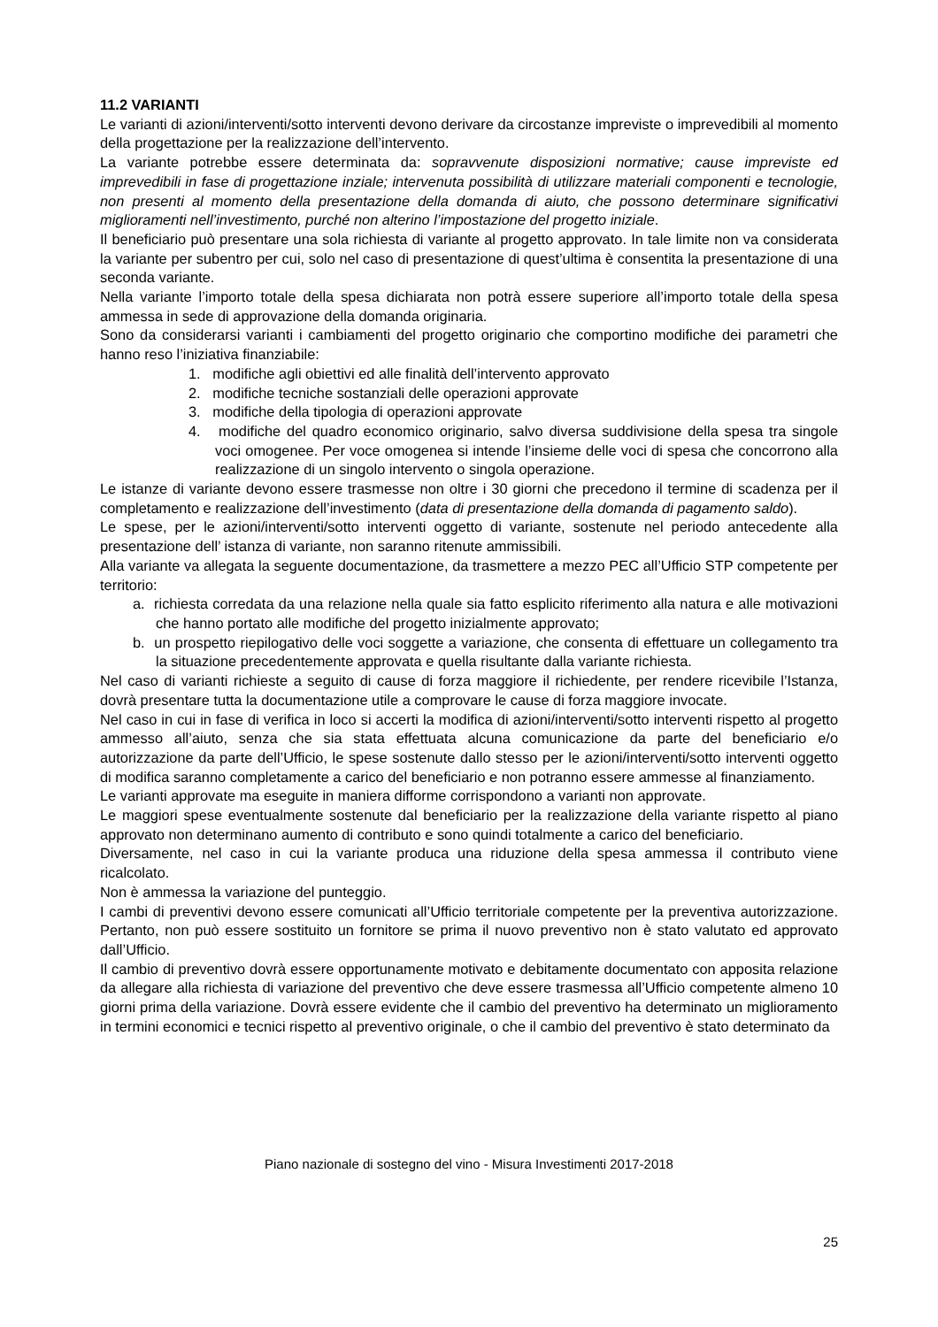11.2 VARIANTI
Le varianti di azioni/interventi/sotto interventi devono derivare da circostanze impreviste o imprevedibili al momento della progettazione per la realizzazione dell’intervento.
La variante potrebbe essere determinata da: sopravvenute disposizioni normative; cause impreviste ed imprevedibili in fase di progettazione inziale; intervenuta possibilità di utilizzare materiali componenti e tecnologie, non presenti al momento della presentazione della domanda di aiuto, che possono determinare significativi miglioramenti nell’investimento, purché non alterino l’impostazione del progetto iniziale.
Il beneficiario può presentare una sola richiesta di variante al progetto approvato. In tale limite non va considerata la variante per subentro per cui, solo nel caso di presentazione di quest’ultima è consentita la presentazione di una seconda variante.
Nella variante l’importo totale della spesa dichiarata non potrà essere superiore all’importo totale della spesa ammessa in sede di approvazione della domanda originaria.
Sono da considerarsi varianti i cambiamenti del progetto originario che comportino modifiche dei parametri che hanno reso l’iniziativa finanziabile:
1. modifiche agli obiettivi ed alle finalità dell’intervento approvato
2. modifiche tecniche sostanziali delle operazioni approvate
3. modifiche della tipologia di operazioni approvate
4. modifiche del quadro economico originario, salvo diversa suddivisione della spesa tra singole voci omogenee. Per voce omogenea si intende l’insieme delle voci di spesa che concorrono alla realizzazione di un singolo intervento o singola operazione.
Le istanze di variante devono essere trasmesse non oltre i 30 giorni che precedono il termine di scadenza per il completamento e realizzazione dell’investimento (data di presentazione della domanda di pagamento saldo).
Le spese, per le azioni/interventi/sotto interventi oggetto di variante, sostenute nel periodo antecedente alla presentazione dell’ istanza di variante, non saranno ritenute ammissibili.
Alla variante va allegata la seguente documentazione, da trasmettere a mezzo PEC all’Ufficio STP competente per territorio:
a. richiesta corredata da una relazione nella quale sia fatto esplicito riferimento alla natura e alle motivazioni che hanno portato alle modifiche del progetto inizialmente approvato;
b. un prospetto riepilogativo delle voci soggette a variazione, che consenta di effettuare un collegamento tra la situazione precedentemente approvata e quella risultante dalla variante richiesta.
Nel caso di varianti richieste a seguito di cause di forza maggiore il richiedente, per rendere ricevibile l’Istanza, dovrà presentare tutta la documentazione utile a comprovare le cause di forza maggiore invocate.
Nel caso in cui in fase di verifica in loco si accerti la modifica di azioni/interventi/sotto interventi rispetto al progetto ammesso all’aiuto, senza che sia stata effettuata alcuna comunicazione da parte del beneficiario e/o autorizzazione da parte dell’Ufficio, le spese sostenute dallo stesso per le azioni/interventi/sotto interventi oggetto di modifica saranno completamente a carico del beneficiario e non potranno essere ammesse al finanziamento.
Le varianti approvate ma eseguite in maniera difforme corrispondono a varianti non approvate.
Le maggiori spese eventualmente sostenute dal beneficiario per la realizzazione della variante rispetto al piano approvato non determinano aumento di contributo e sono quindi totalmente a carico del beneficiario.
Diversamente, nel caso in cui la variante produca una riduzione della spesa ammessa il contributo viene ricalcolato.
Non è ammessa la variazione del punteggio.
I cambi di preventivi devono essere comunicati all’Ufficio territoriale competente per la preventiva autorizzazione. Pertanto, non può essere sostituito un fornitore se prima il nuovo preventivo non è stato valutato ed approvato dall’Ufficio.
Il cambio di preventivo dovrà essere opportunamente motivato e debitamente documentato con apposita relazione da allegare alla richiesta di variazione del preventivo che deve essere trasmessa all’Ufficio competente almeno 10 giorni prima della variazione. Dovrà essere evidente che il cambio del preventivo ha determinato un miglioramento in termini economici e tecnici rispetto al preventivo originale, o che il cambio del preventivo è stato determinato da
Piano nazionale di sostegno del vino - Misura Investimenti 2017-2018
25